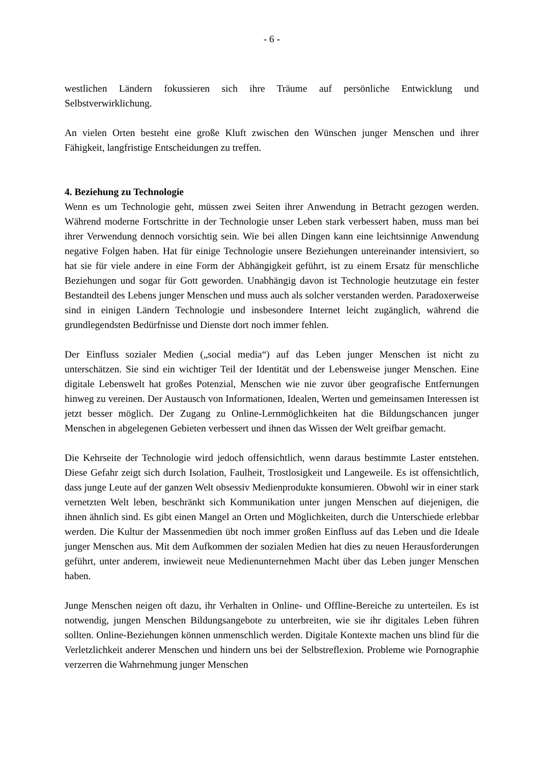- 6 -
westlichen Ländern fokussieren sich ihre Träume auf persönliche Entwicklung und Selbstverwirklichung.
An vielen Orten besteht eine große Kluft zwischen den Wünschen junger Menschen und ihrer Fähigkeit, langfristige Entscheidungen zu treffen.
4. Beziehung zu Technologie
Wenn es um Technologie geht, müssen zwei Seiten ihrer Anwendung in Betracht gezogen werden. Während moderne Fortschritte in der Technologie unser Leben stark verbessert haben, muss man bei ihrer Verwendung dennoch vorsichtig sein. Wie bei allen Dingen kann eine leichtsinnige Anwendung negative Folgen haben. Hat für einige Technologie unsere Beziehungen untereinander intensiviert, so hat sie für viele andere in eine Form der Abhängigkeit geführt, ist zu einem Ersatz für menschliche Beziehungen und sogar für Gott geworden. Unabhängig davon ist Technologie heutzutage ein fester Bestandteil des Lebens junger Menschen und muss auch als solcher verstanden werden. Paradoxerweise sind in einigen Ländern Technologie und insbesondere Internet leicht zugänglich, während die grundlegendsten Bedürfnisse und Dienste dort noch immer fehlen.
Der Einfluss sozialer Medien („social media“) auf das Leben junger Menschen ist nicht zu unterschätzen. Sie sind ein wichtiger Teil der Identität und der Lebensweise junger Menschen. Eine digitale Lebenswelt hat großes Potenzial, Menschen wie nie zuvor über geografische Entfernungen hinweg zu vereinen. Der Austausch von Informationen, Idealen, Werten und gemeinsamen Interessen ist jetzt besser möglich. Der Zugang zu Online-Lernmöglichkeiten hat die Bildungschancen junger Menschen in abgelegenen Gebieten verbessert und ihnen das Wissen der Welt greifbar gemacht.
Die Kehrseite der Technologie wird jedoch offensichtlich, wenn daraus bestimmte Laster entstehen. Diese Gefahr zeigt sich durch Isolation, Faulheit, Trostlosigkeit und Langeweile. Es ist offensichtlich, dass junge Leute auf der ganzen Welt obsessiv Medienprodukte konsumieren. Obwohl wir in einer stark vernetzten Welt leben, beschränkt sich Kommunikation unter jungen Menschen auf diejenigen, die ihnen ähnlich sind. Es gibt einen Mangel an Orten und Möglichkeiten, durch die Unterschiede erlebbar werden. Die Kultur der Massenmedien übt noch immer großen Einfluss auf das Leben und die Ideale junger Menschen aus. Mit dem Aufkommen der sozialen Medien hat dies zu neuen Herausforderungen geführt, unter anderem, inwieweit neue Medienunternehmen Macht über das Leben junger Menschen haben.
Junge Menschen neigen oft dazu, ihr Verhalten in Online- und Offline-Bereiche zu unterteilen. Es ist notwendig, jungen Menschen Bildungsangebote zu unterbreiten, wie sie ihr digitales Leben führen sollten. Online-Beziehungen können unmenschlich werden. Digitale Kontexte machen uns blind für die Verletzlichkeit anderer Menschen und hindern uns bei der Selbstreflexion. Probleme wie Pornographie verzerren die Wahrnehmung junger Menschen